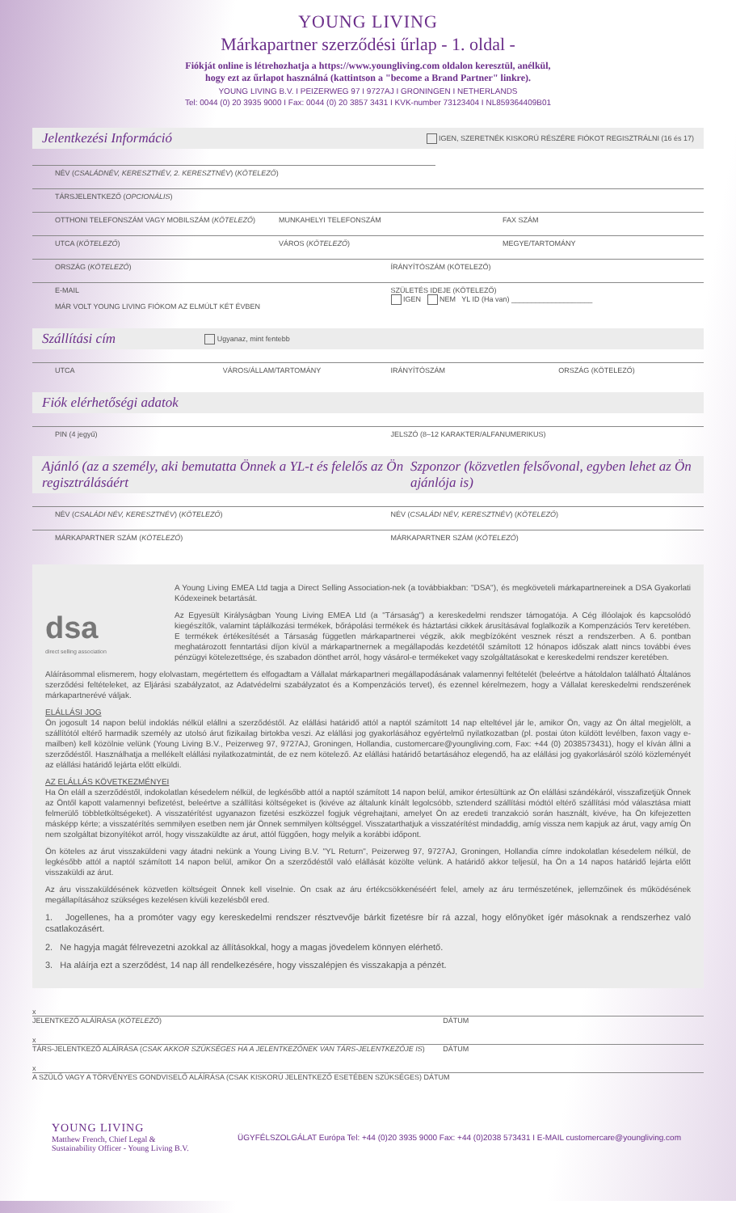YOUNG LIVING
Márkapartner szerződési űrlap - 1. oldal -
Fiókját online is létrehozhatja a https://www.youngliving.com oldalon keresztül, anélkül,
hogy ezt az űrlapot használná (kattintson a "become a Brand Partner" linkre).
YOUNG LIVING B.V. I PEIZERWEG 97 I 9727AJ I GRONINGEN I NETHERLANDS
Tel: 0044 (0) 20 3935 9000 I Fax: 0044 (0) 20 3857 3431 I KVK-number 73123404 I NL859364409B01
Jelentkezési Információ IGEN, SZERETNÉK KISKORÚ RÉSZÉRE FIÓKOT REGISZTRÁLNI (16 és 17)
NÉV (CSALÁDNÉV, KERESZTNÉV, 2. KERESZTNÉV) (KÖTELEZŐ)
TÁRSJELENTKEZŐ (OPCIONÁLIS)
OTTHONI TELEFONSZÁM VAGY MOBILSZÁM (KÖTELEZŐ)
MUNKAHELYI TELEFONSZÁM FAX SZÁM
UTCA (KÖTELEZŐ) VÁROS (KÖTELEZŐ) MEGYE/TARTOMÁNY
ORSZÁG (KÖTELEZŐ) ÍRÁNYÍTÓSZÁM (KÖTELEZŐ)
E-MAIL
MÁR VOLT YOUNG LIVING FIÓKOM AZ ELMÚLT KÉT ÉVBEN
SZÜLETÉS IDEJE (KÖTELEZŐ)
IGEN NEM YL ID (Ha van) ____________________
Szállítási cím Ugyanaz, mint fentebb
UTCA VÁROS/ÁLLAM/TARTOMÁNY IRÁNYÍTÓSZÁM ORSZÁG (KÖTELEZŐ)
Fiók elérhetőségi adatok
PIN (4 jegyű) JELSZÓ (8–12 KARAKTER/ALFANUMERIKUS)
Ajánló (az a személy, aki bemutatta Önnek a YL-t és felelős az Ön regisztrálásáért Szponzor (közvetlen felsővonal, egyben lehet az Ön ajánlója is)
NÉV (CSALÁDI NÉV, KERESZTNÉV) (KÖTELEZŐ)
NÉV (CSALÁDI NÉV, KERESZTNÉV) (KÖTELEZŐ)
MÁRKAPARTNER SZÁM (KÖTELEZŐ) MÁRKAPARTNER SZÁM (KÖTELEZŐ)
dsa
direct selling association
A Young Living EMEA Ltd tagja a Direct Selling Association-nek (a továbbiakban: "DSA"), és megköveteli márkapartnereinek a DSA Gyakorlati Kódexeinek betartását.
Az Egyesült Királyságban Young Living EMEA Ltd (a "Társaság") a kereskedelmi rendszer támogatója. A Cég illóolajok és kapcsolódó kiegészítők, valamint táplálkozási termékek, bőrápolási termékek és háztartási cikkek árusításával foglalkozik a Kompenzációs Terv keretében. E termékek értékesítését a Társaság független márkapartnerei végzik, akik megbízóként vesznek részt a rendszerben. A 6. pontban meghatározott fenntartási díjon kívül a márkapartnernek a megállapodás kezdetétől számított 12 hónapos időszak alatt nincs további éves pénzügyi kötelezettsége, és szabadon dönthet arról, hogy vásárol-e termékeket vagy szolgáltatásokat e kereskedelmi rendszer keretében.
Aláírásommal elismerem, hogy elolvastam, megértettem és elfogadtam a Vállalat márkapartneri megállapodásának valamennyi feltételét (beleértve a hátoldalon található Általános szerződési feltételeket, az Eljárási szabályzatot, az Adatvédelmi szabályzatot és a Kompenzációs tervet), és ezennel kérelmezem, hogy a Vállalat kereskedelmi rendszerének márkapartnerévé váljak.
ELÁLLÁSI JOG
Ön jogosult 14 napon belül indoklás nélkül elállni a szerződéstől. Az elállási határidő attól a naptól számított 14 nap elteltével jár le, amikor Ön, vagy az Ön által megjelölt, a szállítótól eltérő harmadik személy az utolsó árut fizikailag birtokba veszi. Az elállási jog gyakorlásához egyértelmű nyilatkozatban (pl. postai úton küldött levélben, faxon vagy e-mailben) kell közölnie velünk (Young Living B.V., Peizerweg 97, 9727AJ, Groningen, Hollandia, customercare@youngliving.com, Fax: +44 (0) 2038573431), hogy el kíván állni a szerződéstől. Használhatja a mellékelt elállási nyilatkozatmintát, de ez nem kötelező. Az elállási határidő betartásához elegendő, ha az elállási jog gyakorlásáról szóló közleményét az elállási határidő lejárta előtt elküldi.
AZ ELÁLLÁS KÖVETKEZMÉNYEI
Ha Ön eláll a szerződéstől, indokolatlan késedelem nélkül, de legkésőbb attól a naptól számított 14 napon belül, amikor értesültünk az Ön elállási szándékáról, visszafizetjük Önnek az Öntől kapott valamennyi befizetést, beleértve a szállítási költségeket is (kivéve az általunk kínált legolcsóbb, sztenderd szállítási módtól eltérő szállítási mód választása miatt felmerülő többletköltségeket). A visszatérítést ugyanazon fizetési eszközzel fogjuk végrehajtani, amelyet Ön az eredeti tranzakció során használt, kivéve, ha Ön kifejezetten másképp kérte; a visszatérítés semmilyen esetben nem jár Önnek semmilyen költséggel. Visszatarthatjuk a visszatérítést mindaddig, amíg vissza nem kapjuk az árut, vagy amíg Ön nem szolgáltat bizonyítékot arról, hogy visszaküldte az árut, attól függően, hogy melyik a korábbi időpont.
Ön köteles az árut visszaküldeni vagy átadni nekünk a Young Living B.V. "YL Return", Peizerweg 97, 9727AJ, Groningen, Hollandia címre indokolatlan késedelem nélkül, de legkésőbb attól a naptól számított 14 napon belül, amikor Ön a szerződéstől való elállását közölte velünk. A határidő akkor teljesül, ha Ön a 14 napos határidő lejárta előtt visszaküldi az árut.
Az áru visszaküldésének közvetlen költségeit Önnek kell viselnie. Ön csak az áru értékcsökkenéséért felel, amely az áru természetének, jellemzőinek és működésének megállapításához szükséges kezelésen kívüli kezelésből ered.
1. Jogellenes, ha a promóter vagy egy kereskedelmi rendszer résztvevője bárkit fizetésre bír rá azzal, hogy előnyöket ígér másoknak a rendszerhez való csatlakozásért.
2. Ne hagyja magát félrevezetni azokkal az állításokkal, hogy a magas jövedelem könnyen elérhető.
3. Ha aláírja ezt a szerződést, 14 nap áll rendelkezésére, hogy visszalépjen és visszakapja a pénzét.
x
JELENTKEZŐ ALÁÍRÁSA (KÖTELEZŐ) DÁTUM
x
TÁRS-JELENTKEZŐ ALÁÍRÁSA (CSAK AKKOR SZÜKSÉGES HA A JELENTKEZŐNEK VAN TÁRS-JELENTKEZŐJE IS) DÁTUM
x
A SZÜLŐ VAGY A TÖRVÉNYES GONDVISELŐ ALÁÍRÁSA (CSAK KISKORÚ JELENTKEZŐ ESETÉBEN SZÜKSÉGES) DÁTUM
YOUNG LIVING
Matthew French, Chief Legal &
Sustainability Officer - Young Living B.V.
ÜGYFÉLSZOLGÁLAT Európa Tel: +44 (0)20 3935 9000 Fax: +44 (0)2038 573431 I E-MAIL customercare@youngliving.com